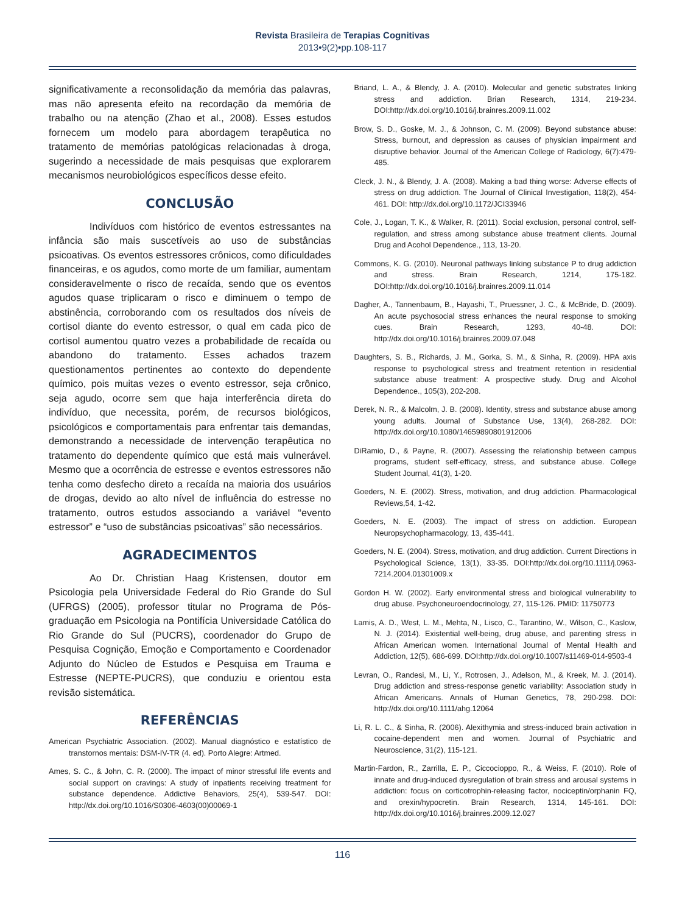Revista Brasileira de Terapias Cognitivas
2013•9(2)•pp.108-117
significativamente a reconsolidação da memória das palavras, mas não apresenta efeito na recordação da memória de trabalho ou na atenção (Zhao et al., 2008). Esses estudos fornecem um modelo para abordagem terapêutica no tratamento de memórias patológicas relacionadas à droga, sugerindo a necessidade de mais pesquisas que explorarem mecanismos neurobiológicos específicos desse efeito.
CONCLUSÃO
Indivíduos com histórico de eventos estressantes na infância são mais suscetíveis ao uso de substâncias psicoativas. Os eventos estressores crônicos, como dificuldades financeiras, e os agudos, como morte de um familiar, aumentam consideravelmente o risco de recaída, sendo que os eventos agudos quase triplicaram o risco e diminuem o tempo de abstinência, corroborando com os resultados dos níveis de cortisol diante do evento estressor, o qual em cada pico de cortisol aumentou quatro vezes a probabilidade de recaída ou abandono do tratamento. Esses achados trazem questionamentos pertinentes ao contexto do dependente químico, pois muitas vezes o evento estressor, seja crônico, seja agudo, ocorre sem que haja interferência direta do indivíduo, que necessita, porém, de recursos biológicos, psicológicos e comportamentais para enfrentar tais demandas, demonstrando a necessidade de intervenção terapêutica no tratamento do dependente químico que está mais vulnerável. Mesmo que a ocorrência de estresse e eventos estressores não tenha como desfecho direto a recaída na maioria dos usuários de drogas, devido ao alto nível de influência do estresse no tratamento, outros estudos associando a variável “evento estressor” e “uso de substâncias psicoativas” são necessários.
AGRADECIMENTOS
Ao Dr. Christian Haag Kristensen, doutor em Psicologia pela Universidade Federal do Rio Grande do Sul (UFRGS) (2005), professor titular no Programa de Pós-graduação em Psicologia na Pontifícia Universidade Católica do Rio Grande do Sul (PUCRS), coordenador do Grupo de Pesquisa Cognição, Emoção e Comportamento e Coordenador Adjunto do Núcleo de Estudos e Pesquisa em Trauma e Estresse (NEPTE-PUCRS), que conduziu e orientou esta revisão sistemática.
REFERÊNCIAS
American Psychiatric Association. (2002). Manual diagnóstico e estatístico de transtornos mentais: DSM-IV-TR (4. ed). Porto Alegre: Artmed.
Ames, S. C., & John, C. R. (2000). The impact of minor stressful life events and social support on cravings: A study of inpatients receiving treatment for substance dependence. Addictive Behaviors, 25(4), 539-547. DOI: http://dx.doi.org/10.1016/S0306-4603(00)00069-1
Briand, L. A., & Blendy, J. A. (2010). Molecular and genetic substrates linking stress and addiction. Brian Research, 1314, 219-234. DOI:http://dx.doi.org/10.1016/j.brainres.2009.11.002
Brow, S. D., Goske, M. J., & Johnson, C. M. (2009). Beyond substance abuse: Stress, burnout, and depression as causes of physician impairment and disruptive behavior. Journal of the American College of Radiology, 6(7):479-485.
Cleck, J. N., & Blendy, J. A. (2008). Making a bad thing worse: Adverse effects of stress on drug addiction. The Journal of Clinical Investigation, 118(2), 454-461. DOI: http://dx.doi.org/10.1172/JCI33946
Cole, J., Logan, T. K., & Walker, R. (2011). Social exclusion, personal control, self-regulation, and stress among substance abuse treatment clients. Journal Drug and Acohol Dependence., 113, 13-20.
Commons, K. G. (2010). Neuronal pathways linking substance P to drug addiction and stress. Brain Research, 1214, 175-182. DOI:http://dx.doi.org/10.1016/j.brainres.2009.11.014
Dagher, A., Tannenbaum, B., Hayashi, T., Pruessner, J. C., & McBride, D. (2009). An acute psychosocial stress enhances the neural response to smoking cues. Brain Research, 1293, 40-48. DOI: http://dx.doi.org/10.1016/j.brainres.2009.07.048
Daughters, S. B., Richards, J. M., Gorka, S. M., & Sinha, R. (2009). HPA axis response to psychological stress and treatment retention in residential substance abuse treatment: A prospective study. Drug and Alcohol Dependence., 105(3), 202-208.
Derek, N. R., & Malcolm, J. B. (2008). Identity, stress and substance abuse among young adults. Journal of Substance Use, 13(4), 268-282. DOI: http://dx.doi.org/10.1080/14659890801912006
DiRamio, D., & Payne, R. (2007). Assessing the relationship between campus programs, student self-efficacy, stress, and substance abuse. College Student Journal, 41(3), 1-20.
Goeders, N. E. (2002). Stress, motivation, and drug addiction. Pharmacological Reviews,54, 1-42.
Goeders, N. E. (2003). The impact of stress on addiction. European Neuropsychopharmacology, 13, 435-441.
Goeders, N. E. (2004). Stress, motivation, and drug addiction. Current Directions in Psychological Science, 13(1), 33-35. DOI:http://dx.doi.org/10.1111/j.0963-7214.2004.01301009.x
Gordon H. W. (2002). Early environmental stress and biological vulnerability to drug abuse. Psychoneuroendocrinology, 27, 115-126. PMID: 11750773
Lamis, A. D., West, L. M., Mehta, N., Lisco, C., Tarantino, W., Wilson, C., Kaslow, N. J. (2014). Existential well-being, drug abuse, and parenting stress in African American women. International Journal of Mental Health and Addiction, 12(5), 686-699. DOI:http://dx.doi.org/10.1007/s11469-014-9503-4
Levran, O., Randesi, M., Li, Y., Rotrosen, J., Adelson, M., & Kreek, M. J. (2014). Drug addiction and stress-response genetic variability: Association study in African Americans. Annals of Human Genetics, 78, 290-298. DOI: http://dx.doi.org/10.1111/ahg.12064
Li, R. L. C., & Sinha, R. (2006). Alexithymia and stress-induced brain activation in cocaine-dependent men and women. Journal of Psychiatric and Neuroscience, 31(2), 115-121.
Martin-Fardon, R., Zarrilla, E. P., Ciccocioppo, R., & Weiss, F. (2010). Role of innate and drug-induced dysregulation of brain stress and arousal systems in addiction: focus on corticotrophin-releasing factor, nociceptin/orphanin FQ, and orexin/hypocretin. Brain Research, 1314, 145-161. DOI: http://dx.doi.org/10.1016/j.brainres.2009.12.027
116